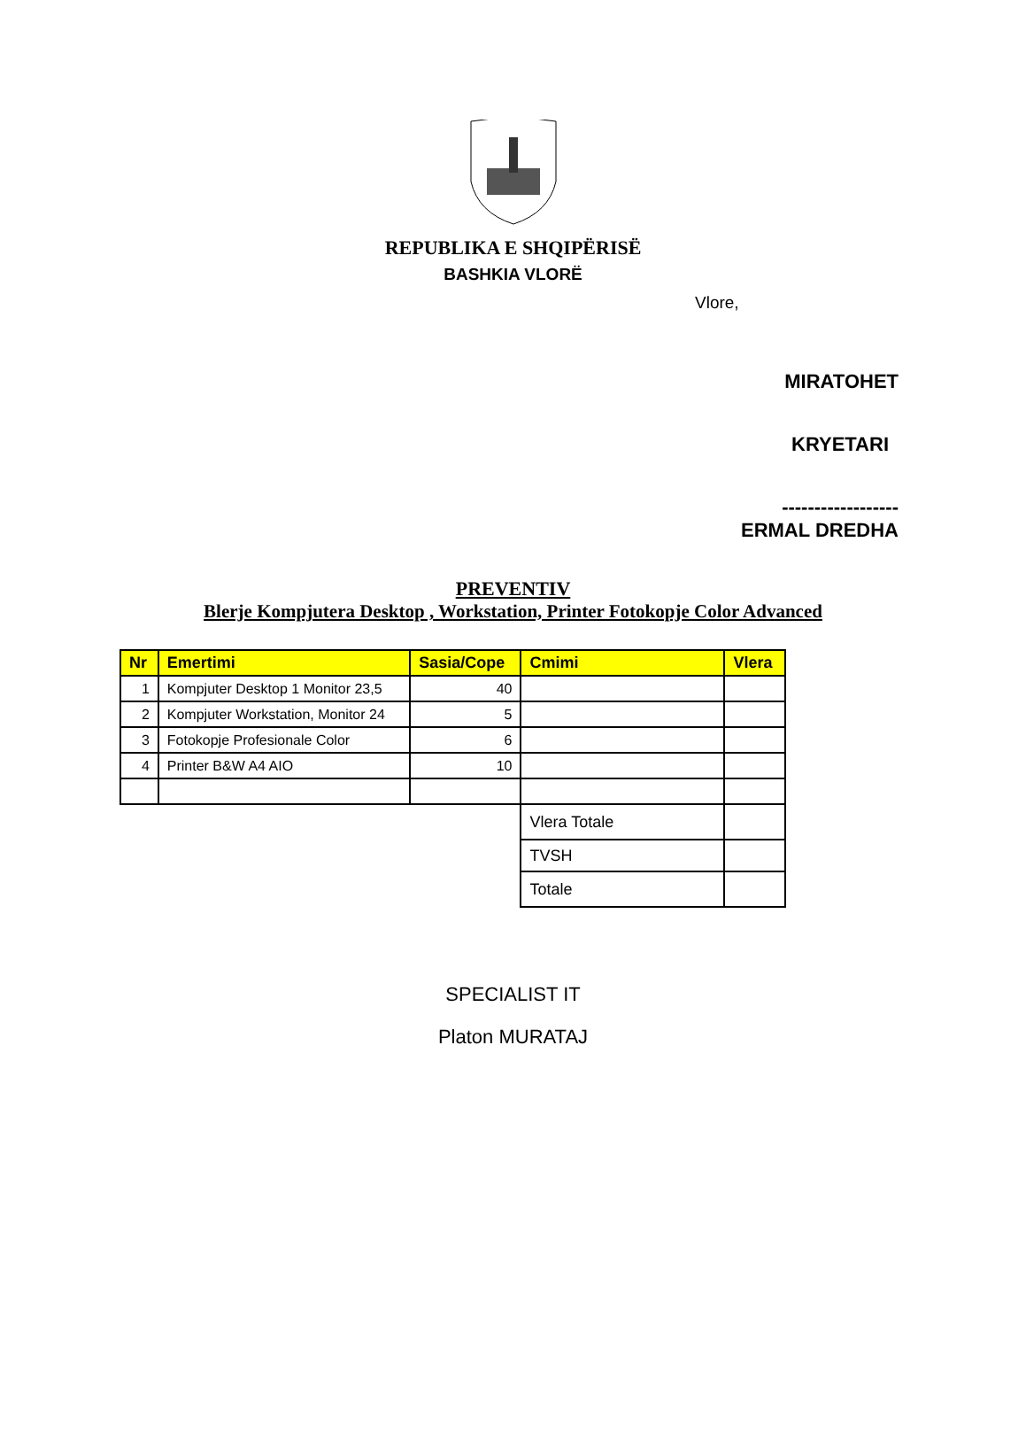REPUBLIKA E SHQIPËRISË
BASHKIA VLORË
Vlore,
MIRATOHET
KRYETARI
------------------
ERMAL DREDHA
PREVENTIV
Blerje Kompjutera Desktop , Workstation, Printer Fotokopje Color Advanced
| Nr | Emertimi | Sasia/Cope | Cmimi | Vlera |
| --- | --- | --- | --- | --- |
| 1 | Kompjuter Desktop 1 Monitor 23,5 | 40 | | |
| 2 | Kompjuter Workstation, Monitor 24 | 5 | | |
| 3 | Fotokopje Profesionale Color | 6 | | |
| 4 | Printer B&W A4 AIO | 10 | | |
| | | | Vlera Totale | |
| | | | TVSH | |
| | | | Totale | |
SPECIALIST IT
Platon MURATAJ